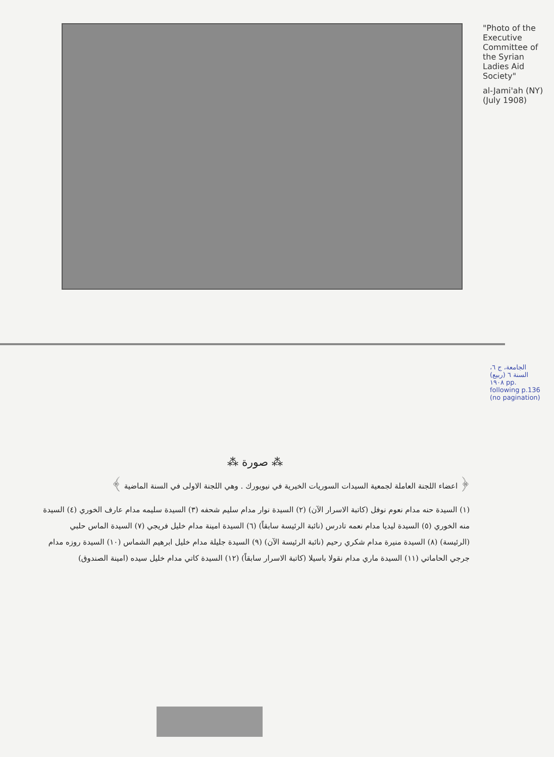"Photo of the Executive Committee of the Syrian Ladies Aid Society"
al-Jami'ah (NY) (July 1908)
الجامعة، ج ٦، السنة ٦ (ربيع) ١٩٠٨ pp. following p.136 (no pagination)
⁂ صورة ⁂
﴿ اعضاء اللجنة العاملة لجمعية السيدات السوريات الخيرية في نيويورك . وهي اللجنة الاولى في السنة الماضية ﴾
(١) السيدة حنه مدام نعوم نوفل (كاتبة الاسرار الآن) (٢) السيدة نوار مدام سليم شحفه (٣) السيدة سليمه مدام عارف الخوري (٤) السيدة منه الخوري (٥) السيدة ليديا مدام نعمه تادرس (نائبة الرئيسة سابقاً) (٦) السيدة امينة مدام خليل فريجي (٧) السيدة الماس حلبي (الرئيسة) (٨) السيدة منيرة مدام شكري رحيم (نائبة الرئيسة الآن) (٩) السيدة جليلة مدام خليل ابرهيم الشماس (١٠) السيدة روزه مدام جرجي الحاماتي (١١) السيدة ماري مدام نقولا باسيلا (كاتبة الاسرار سابقاً) (١٢) السيدة كاتي مدام خليل سيده (امينة الصندوق)